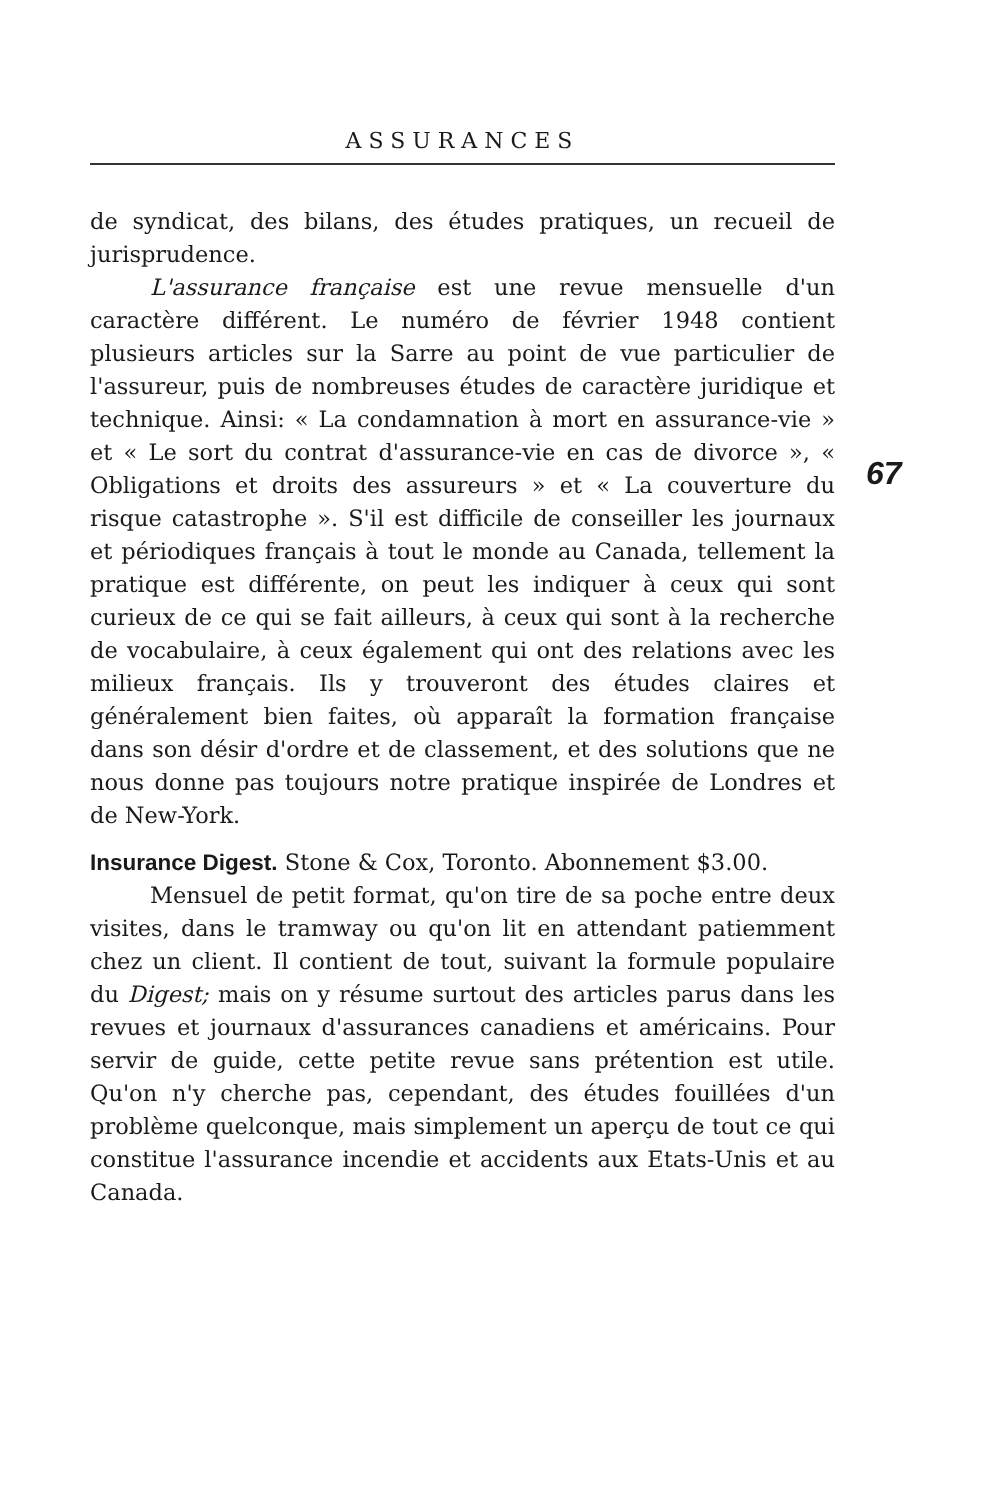ASSURANCES
de syndicat, des bilans, des études pratiques, un recueil de jurisprudence.
L'assurance française est une revue mensuelle d'un caractère différent. Le numéro de février 1948 contient plusieurs articles sur la Sarre au point de vue particulier de l'assureur, puis de nombreuses études de caractère juridique et technique. Ainsi: « La condamnation à mort en assurance-vie » et « Le sort du contrat d'assurance-vie en cas de divorce », « Obligations et droits des assureurs » et « La couverture du risque catastrophe ». S'il est difficile de conseiller les journaux et périodiques français à tout le monde au Canada, tellement la pratique est différente, on peut les indiquer à ceux qui sont curieux de ce qui se fait ailleurs, à ceux qui sont à la recherche de vocabulaire, à ceux également qui ont des relations avec les milieux français. Ils y trouveront des études claires et généralement bien faites, où apparaît la formation française dans son désir d'ordre et de classement, et des solutions que ne nous donne pas toujours notre pratique inspirée de Londres et de New-York.
Insurance Digest. Stone & Cox, Toronto. Abonnement $3.00.
Mensuel de petit format, qu'on tire de sa poche entre deux visites, dans le tramway ou qu'on lit en attendant patiemment chez un client. Il contient de tout, suivant la formule populaire du Digest; mais on y résume surtout des articles parus dans les revues et journaux d'assurances canadiens et américains. Pour servir de guide, cette petite revue sans prétention est utile. Qu'on n'y cherche pas, cependant, des études fouillées d'un problème quelconque, mais simplement un aperçu de tout ce qui constitue l'assurance incendie et accidents aux Etats-Unis et au Canada.
67